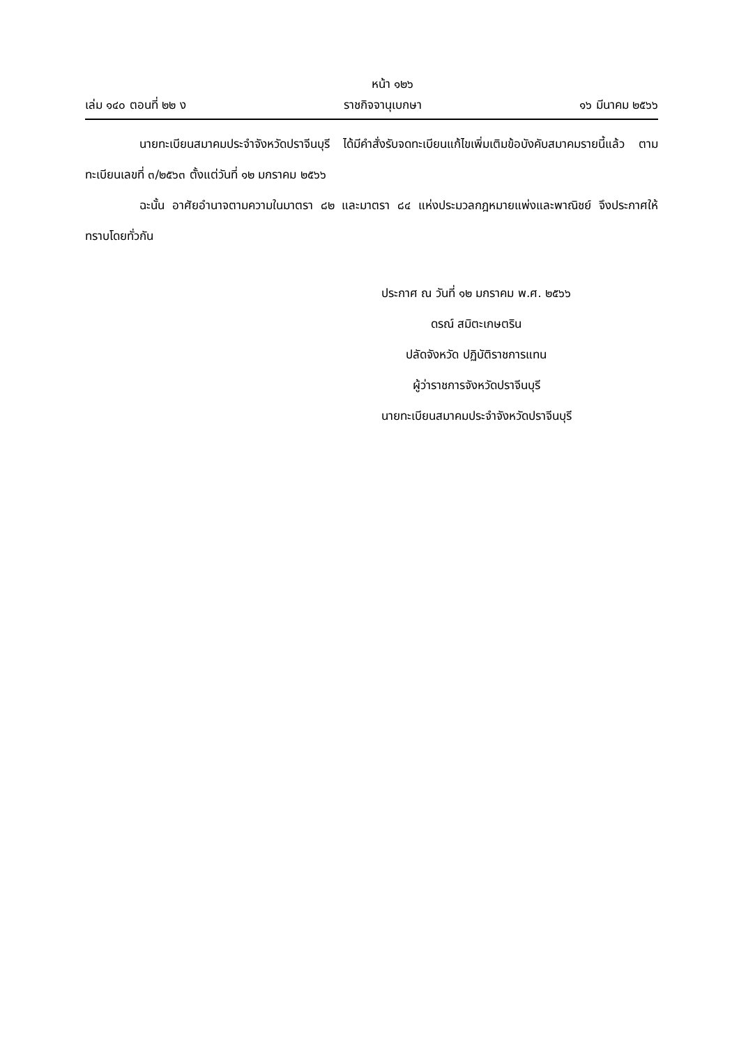หน้า ๑๒๖
เล่ม ๑๔๐ ตอนที่ ๒๒ ง ราชกิจจานุเบกษา ๑๖ มีนาคม ๒๕๖๖
นายทะเบียนสมาคมประจำจังหวัดปราจีนบุรี ได้มีคำสั่งรับจดทะเบียนแก้ไขเพิ่มเติมข้อบังคับสมาคมรายนี้แล้ว ตามทะเบียนเลขที่ ๓/๒๕๖๓ ตั้งแต่วันที่ ๑๒ มกราคม ๒๕๖๖
ฉะนั้น อาศัยอำนาจตามความในมาตรา ๘๒ และมาตรา ๘๔ แห่งประมวลกฎหมายแพ่งและพาณิชย์ จึงประกาศให้ทราบโดยทั่วกัน
ประกาศ ณ วันที่ ๑๒ มกราคม พ.ศ. ๒๕๖๖
ดรณ์ สมิตะเกษตริน
ปลัดจังหวัด ปฏิบัติราชการแทน
ผู้ว่าราชการจังหวัดปราจีนบุรี
นายทะเบียนสมาคมประจำจังหวัดปราจีนบุรี